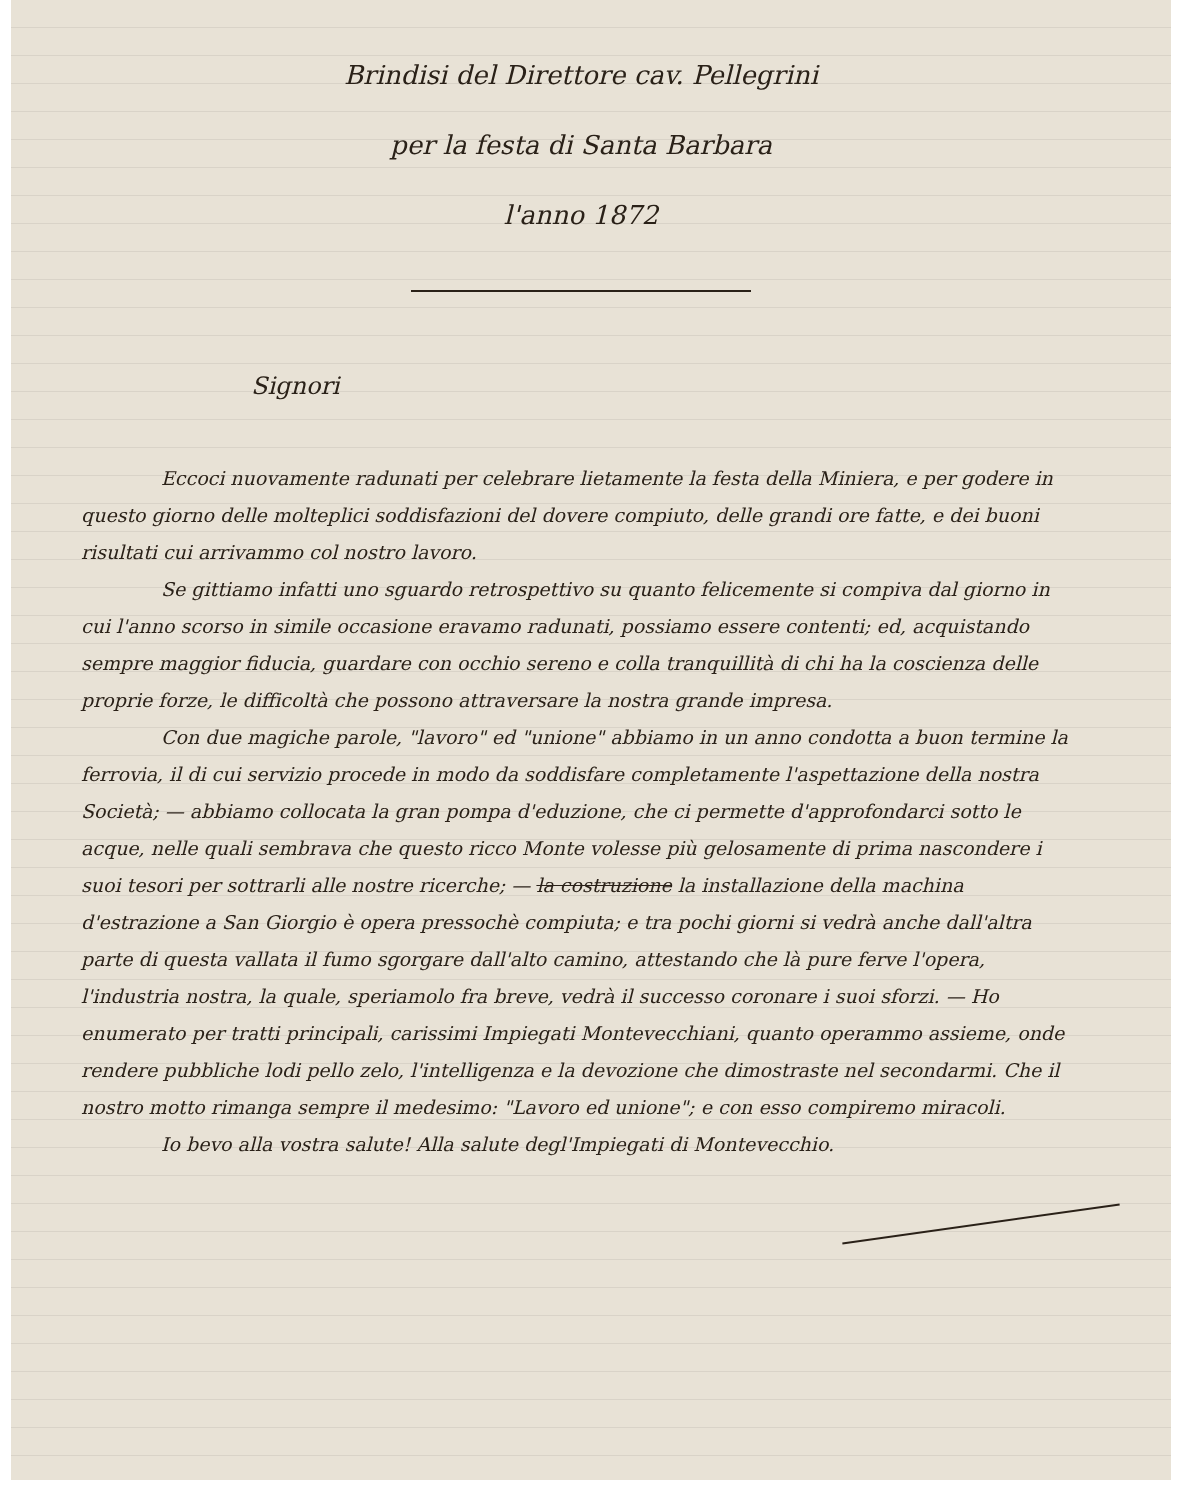Brindisi del Direttore cav. Pellegrini
per la festa di Santa Barbara
l'anno 1872
Signori
Eccoci nuovamente radunati per celebrare lietamente la festa della Miniera, e per godere in questo giorno delle molteplici soddisfazioni del dovere compiuto, delle grandi ore fatte, e dei buoni risultati cui arrivammo col nostro lavoro.
Se gittiamo infatti uno sguardo retrospettivo su quanto felicemente si compiva dal giorno in cui l'anno scorso in simile occasione eravamo radunati, possiamo essere contenti; ed, acquistando sempre maggior fiducia, guardare con occhio sereno e colla tranquillità di chi ha la coscienza delle proprie forze, le difficoltà che possono attraversare la nostra grande impresa.
Con due magiche parole, "lavoro" ed "unione" abbiamo in un anno condotta a buon termine la ferrovia, il di cui servizio procede in modo da soddisfare completamente l'aspettazione della nostra Società; — abbiamo collocata la gran pompa d'eduzione, che ci permette d'approfondarci sotto le acque, nelle quali sembrava che questo ricco Monte volesse più gelosamente di prima nascondere i suoi tesori per sottrarli alle nostre ricerche; — la costruzione la installazione della machina d'estrazione a San Giorgio è opera pressochè compiuta; e tra pochi giorni si vedrà anche dall'altra parte di questa vallata il fumo sgorgare dall'alto camino, attestando che là pure ferve l'opera, l'industria nostra, la quale, speriamolo fra breve, vedrà il successo coronare i suoi sforzi. — Ho enumerato per tratti principali, carissimi Impiegati Montevecchiani, quanto operammo assieme, onde rendere pubbliche lodi pello zelo, l'intelligenza e la devozione che dimostraste nel secondarmi. Che il nostro motto rimanga sempre il medesimo: "Lavoro ed unione"; e con esso compiremo miracoli.
Io bevo alla vostra salute! Alla salute degl'Impiegati di Montevecchio.